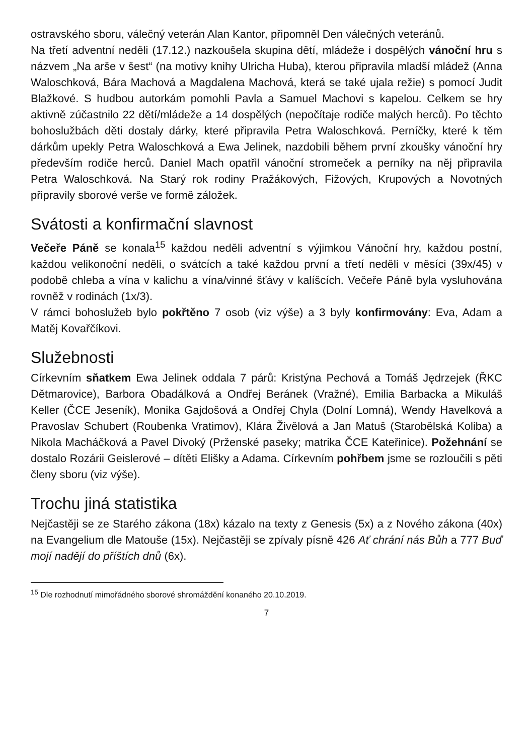ostravského sboru, válečný veterán Alan Kantor, připomněl Den válečných veteránů.
Na třetí adventní neděli (17.12.) nazkoušela skupina dětí, mládeže i dospělých vánoční hru s názvem „Na arše v šest“ (na motivy knihy Ulricha Huba), kterou připravila mladší mládež (Anna Waloschková, Bára Machová a Magdalena Machová, která se také ujala režie) s pomocí Judit Blažkové. S hudbou autorkám pomohli Pavla a Samuel Machovi s kapelou. Celkem se hry aktivně zúčastnilo 22 dětí/mládeže a 14 dospělých (nepočítaje rodiče malých herců). Po těchto bohoslužbách děti dostaly dárky, které připravila Petra Waloschková. Perníčky, které k těm dárkům upekly Petra Waloschková a Ewa Jelinek, nazdobili během první zkoušky vánoční hry především rodiče herců. Daniel Mach opatřil vánoční stromeček a perníky na něj připravila Petra Waloschková. Na Starý rok rodiny Pražákových, Fižových, Krupových a Novotných připravily sborové verše ve formě záložek.
Svátosti a konfirmační slavnost
Večeře Páně se konala<sup>15</sup> každou neděli adventní s výjimkou Vánoční hry, každou postní, každou velikonoční neděli, o svátcích a také každou první a třetí neděli v měsíci (39x/45) v podobě chleba a vína v kalichu a vína/vinné šťávy v kalíšcích. Večeře Páně byla vysluhována rovněž v rodinách (1x/3).
V rámci bohoslužeb bylo pokřtěno 7 osob (viz výše) a 3 byly konfirmovány: Eva, Adam a Matěj Kovařčíkovi.
Služebnosti
Církevním sňatkem Ewa Jelinek oddala 7 párů: Kristýna Pechová a Tomáš Jędrzejek (ŘKC Dětmarovice), Barbora Obadálková a Ondřej Beránek (Vražné), Emilia Barbacka a Mikuláš Keller (ČCE Jeseník), Monika Gajdošová a Ondřej Chyla (Dolní Lomná), Wendy Havelková a Pravoslav Schubert (Roubenka Vratimov), Klára Živělová a Jan Matuš (Starobělská Koliba) a Nikola Macháčková a Pavel Divoký (Prženské paseky; matrika ČCE Kateřinice). Požehnání se dostalo Rozárii Geislerové – dítěti Elišky a Adama. Církevním pohřbem jsme se rozloučili s pěti členy sboru (viz výše).
Trochu jiná statistika
Nejčastěji se ze Starého zákona (18x) kázalo na texty z Genesis (5x) a z Nového zákona (40x) na Evangelium dle Matouše (15x). Nejčastěji se zpívaly písně 426 Ať chrání nás Bůh a 777 Buď mojí nadějí do příštích dnů (6x).
<sup>15</sup> Dle rozhodnutí mimořádného sborové shromáždění konaného 20.10.2019.
7